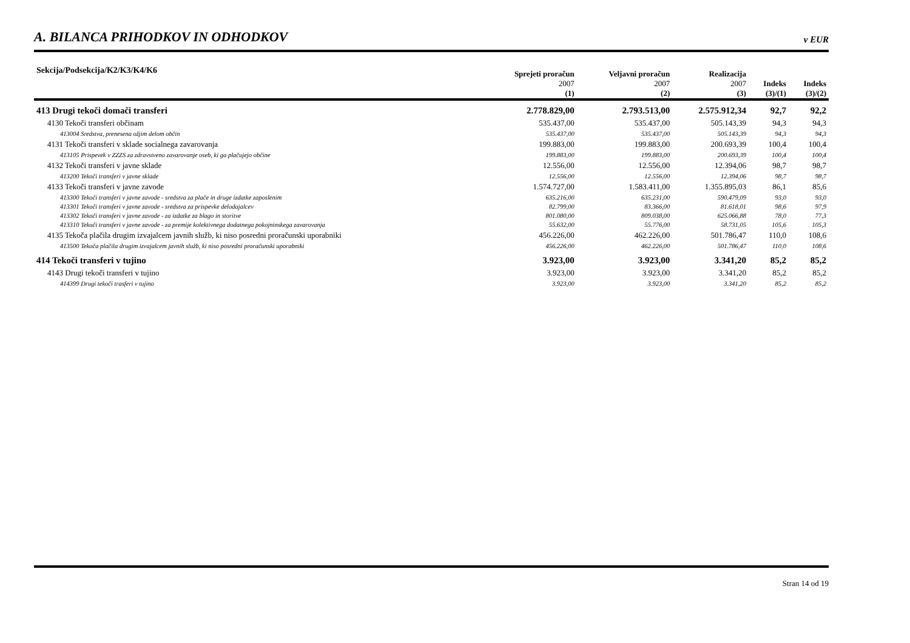A. BILANCA PRIHODKOV IN ODHODKOV
v EUR
| Sekcija/Podsekcija/K2/K3/K4/K6 | Sprejeti proračun 2007 | Veljavni proračun 2007 | Realizacija 2007 | Indeks | Indeks |
| --- | --- | --- | --- | --- | --- |
| | (1) | (2) | (3) | (3)/(1) | (3)/(2) |
| 413 Drugi tekoči domači transferi | 2.778.829,00 | 2.793.513,00 | 2.575.912,34 | 92,7 | 92,2 |
| 4130 Tekoči transferi občinam | 535.437,00 | 535.437,00 | 505.143,39 | 94,3 | 94,3 |
| 413004 Sredstva, prenesena ožjim delom občin | 535.437,00 | 535.437,00 | 505.143,39 | 94,3 | 94,3 |
| 4131 Tekoči transferi v sklade socialnega zavarovanja | 199.883,00 | 199.883,00 | 200.693,39 | 100,4 | 100,4 |
| 413105 Prispevek v ZZZS za zdravstveno zavarovanje oseb, ki ga plačujejo občine | 199.883,00 | 199.883,00 | 200.693,39 | 100,4 | 100,4 |
| 4132 Tekoči transferi v javne sklade | 12.556,00 | 12.556,00 | 12.394,06 | 98,7 | 98,7 |
| 413200 Tekoči transferi v javne sklade | 12.556,00 | 12.556,00 | 12.394,06 | 98,7 | 98,7 |
| 4133 Tekoči transferi v javne zavode | 1.574.727,00 | 1.583.411,00 | 1.355.895,03 | 86,1 | 85,6 |
| 413300 Tekoči transferi v javne zavode - sredstva za plače in druge izdatke zaposlenim | 635.216,00 | 635.231,00 | 590.479,09 | 93,0 | 93,0 |
| 413301 Tekoči transferi v javne zavode - sredstva za prispevke delodajalcev | 82.799,00 | 83.366,00 | 81.618,01 | 98,6 | 97,9 |
| 413302 Tekoči transferi v javne zavode - za izdatke za blago in storitve | 801.080,00 | 809.038,00 | 625.066,88 | 78,0 | 77,3 |
| 413310 Tekoči transferi v javne zavode - za premije kolektivnega dodatnega pokojninskega zavarovanja | 55.632,00 | 55.776,00 | 58.731,05 | 105,6 | 105,3 |
| 4135 Tekoča plačila drugim izvajalcem javnih služb, ki niso posredni proračunski uporabniki | 456.226,00 | 462.226,00 | 501.786,47 | 110,0 | 108,6 |
| 413500 Tekoča plačila drugim izvajalcem javnih služb, ki niso posredni proračunski uporabniki | 456.226,00 | 462.226,00 | 501.786,47 | 110,0 | 108,6 |
| 414 Tekoči transferi v tujino | 3.923,00 | 3.923,00 | 3.341,20 | 85,2 | 85,2 |
| 4143 Drugi tekoči transferi v tujino | 3.923,00 | 3.923,00 | 3.341,20 | 85,2 | 85,2 |
| 414399 Drugi tekoči trasferi v tujino | 3.923,00 | 3.923,00 | 3.341,20 | 85,2 | 85,2 |
Stran 14 od 19